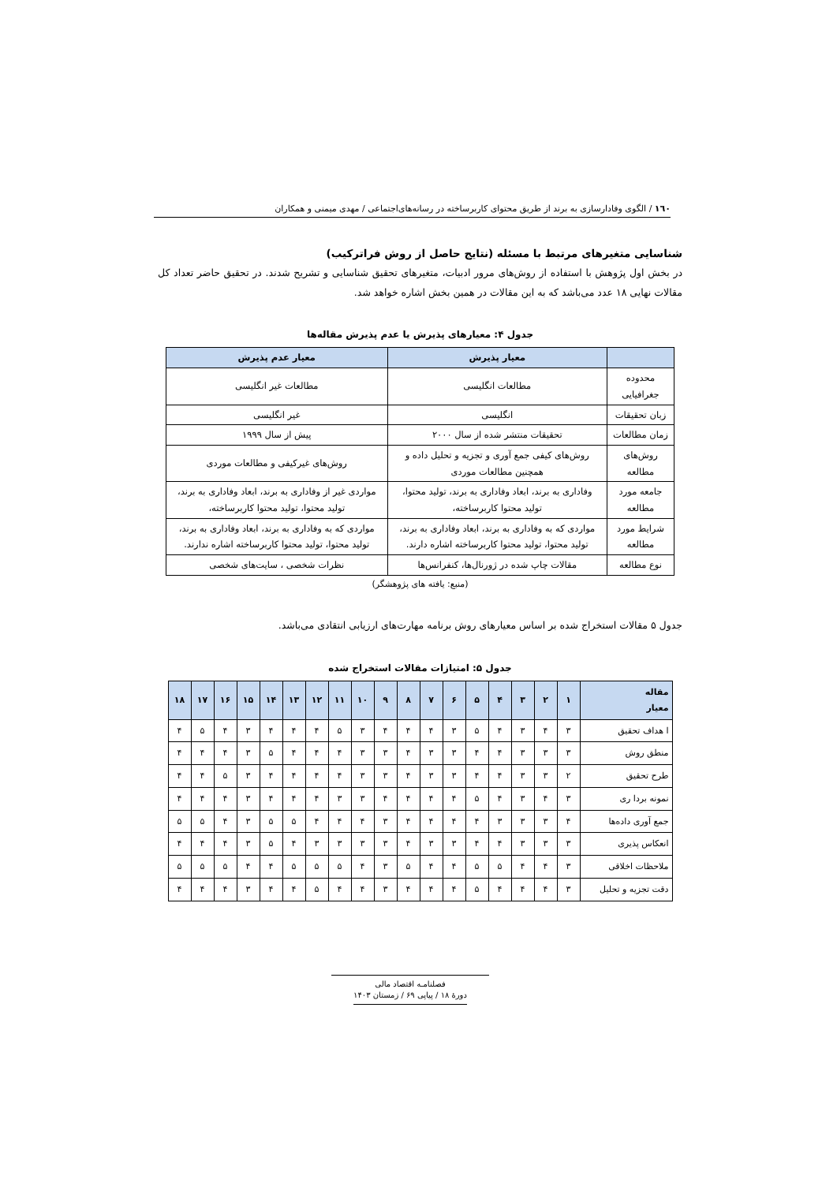١٦٠ / الگوی وفادارسازی به برند از طریق محتوای کاربرساخته در رسانه‌های‌اجتماعی / مهدی میمنی و همکاران
شناسایی متغیرهای مرتبط با مسئله (نتایج حاصل از روش فراترکیب)
در بخش اول پژوهش با استفاده از روش‌های مرور ادبیات، متغیرهای تحقیق شناسایی و تشریح شدند. در تحقیق حاضر تعداد کل مقالات نهایی ۱۸ عدد می‌باشد که به این مقالات در همین بخش اشاره خواهد شد.
جدول ۴: معیارهای پذیرش یا عدم پذیرش مقاله‌ها
| | معیار پذیرش | معیار عدم پذیرش |
| --- | --- | --- |
| محدوده جغرافیایی | مطالعات انگلیسی | مطالعات غیر انگلیسی |
| زبان تحقیقات | انگلیسی | غیر انگلیسی |
| زمان مطالعات | تحقیقات منتشر شده از سال ۲۰۰۰ | پیش از سال ۱۹۹۹ |
| روش‌های مطالعه | روش‌های کیفی جمع آوری و تجزیه و تحلیل داده و همچنین مطالعات موردی | روش‌های غیرکیفی و مطالعات موردی |
| جامعه مورد مطالعه | وفاداری به برند، ابعاد وفاداری به برند، تولید محتوا، تولید محتوا کاربرساخته، | مواردی غیر از وفاداری به برند، ابعاد وفاداری به برند، تولید محتوا، تولید محتوا کاربرساخته، |
| شرایط مورد مطالعه | مواردی که به وفاداری به برند، ابعاد وفاداری به برند، تولید محتوا، تولید محتوا کاربرساخته اشاره دارند. | مواردی که به وفاداری به برند، ابعاد وفاداری به برند، تولید محتوا، تولید محتوا کاربرساخته اشاره ندارند. |
| نوع مطالعه | مقالات چاپ شده در ژورنال‌ها، کنفرانس‌ها | نظرات شخصی ، سایت‌های شخصی |
(منبع: یافته های پژوهشگر)
جدول ۵ مقالات استخراج شده بر اساس معیارهای روش برنامه مهارت‌های ارزیابی انتقادی می‌باشد.
جدول ۵: امتیازات مقالات استخراج شده
| مقاله معیار | ۱ | ۲ | ۳ | ۴ | ۵ | ۶ | ۷ | ۸ | ۹ | ۱۰ | ۱۱ | ۱۲ | ۱۳ | ۱۴ | ۱۵ | ۱۶ | ۱۷ | ۱۸ |
| --- | --- | --- | --- | --- | --- | --- | --- | --- | --- | --- | --- | --- | --- | --- | --- | --- | --- | --- |
| ا هداف تحقیق | ۳ | ۴ | ۳ | ۴ | ۵ | ۳ | ۴ | ۴ | ۴ | ۳ | ۵ | ۴ | ۴ | ۴ | ۳ | ۴ | ۵ | ۴ |
| منطق روش | ۳ | ۳ | ۳ | ۴ | ۴ | ۳ | ۳ | ۴ | ۳ | ۳ | ۴ | ۴ | ۴ | ۵ | ۳ | ۴ | ۴ | ۴ |
| طرح تحقیق | ۲ | ۳ | ۳ | ۴ | ۴ | ۳ | ۳ | ۴ | ۳ | ۳ | ۴ | ۴ | ۴ | ۴ | ۳ | ۵ | ۴ | ۴ |
| نمونه بردا ری | ۳ | ۴ | ۳ | ۴ | ۵ | ۴ | ۴ | ۴ | ۴ | ۳ | ۳ | ۴ | ۴ | ۴ | ۳ | ۴ | ۴ | ۴ |
| جمع آوری داده‌ها | ۴ | ۳ | ۳ | ۳ | ۴ | ۴ | ۴ | ۴ | ۳ | ۴ | ۴ | ۴ | ۵ | ۵ | ۳ | ۴ | ۵ | ۵ |
| انعکاس پذیری | ۳ | ۳ | ۳ | ۴ | ۴ | ۳ | ۳ | ۴ | ۳ | ۳ | ۳ | ۳ | ۴ | ۵ | ۳ | ۴ | ۴ | ۴ |
| ملاحظات اخلاقی | ۳ | ۴ | ۴ | ۵ | ۵ | ۴ | ۴ | ۵ | ۳ | ۴ | ۵ | ۵ | ۵ | ۴ | ۴ | ۵ | ۵ | ۵ |
| دقت تجزیه و تحلیل | ۳ | ۴ | ۴ | ۴ | ۵ | ۴ | ۴ | ۴ | ۳ | ۴ | ۴ | ۵ | ۴ | ۴ | ۳ | ۴ | ۴ | ۴ |
فصلنامـه اقتصاد مالی
دورهٔ ۱۸ / پیاپی ۶۹ / زمستان ۱۴۰۳